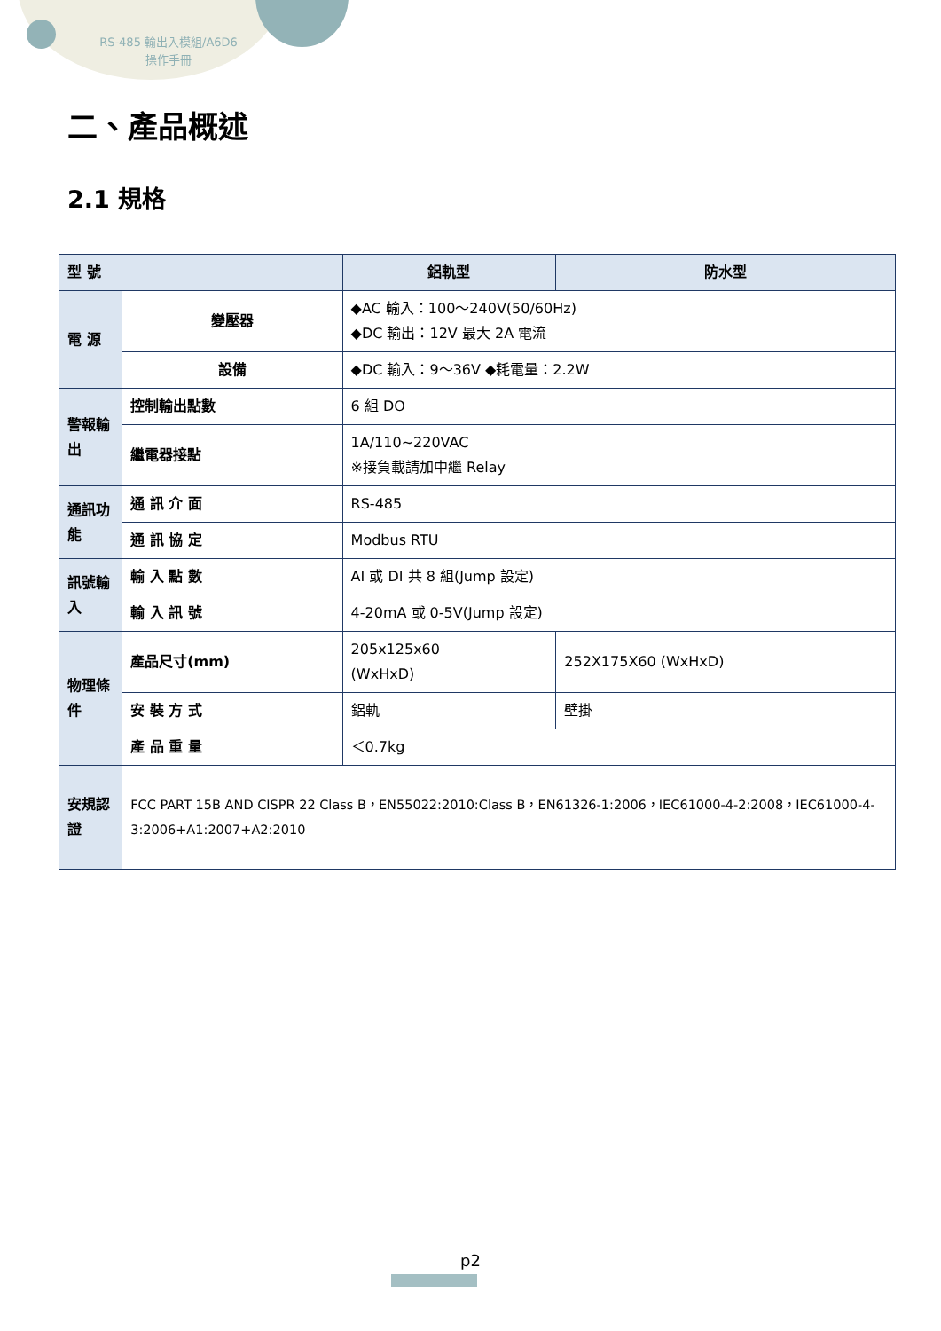RS-485 輸出入模組/A6D6
操作手冊
二、產品概述
2.1 規格
| 型 號 | | | 鋁軌型 | 防水型 |
| --- | --- | --- | --- | --- |
| 電 源 | 變壓器 | ◆AC 輸入：100～240V(50/60Hz) ◆DC 輸出：12V 最大 2A 電流 | | |
| | 設備 | ◆DC 輸入：9～36V ◆耗電量：2.2W | | |
| 警報輸出 | 控制輸出點數 | | 6 組 DO | |
| | 繼電器接點 | | 1A/110~220VAC ※接負載請加中繼 Relay | |
| 通訊功能 | 通 訊 介 面 | | RS-485 | |
| | 通 訊 協 定 | | Modbus RTU | |
| 訊號輸入 | 輸 入 點 數 | | AI 或 DI 共 8 組(Jump 設定) | |
| | 輸 入 訊 號 | | 4-20mA 或 0-5V(Jump 設定) | |
| 物理條件 | 產品尺寸(mm) | | 205x125x60 (WxHxD) | 252X175X60 (WxHxD) |
| | 安 裝 方 式 | | 鋁軌 | 壁掛 |
| | 產 品 重 量 | | ＜0.7kg | |
| 安規認證 | FCC PART 15B AND CISPR 22 Class B，EN55022:2010:Class B，EN61326-1:2006，IEC61000-4-2:2008，IEC61000-4-3:2006+A1:2007+A2:2010 | | | |
p2